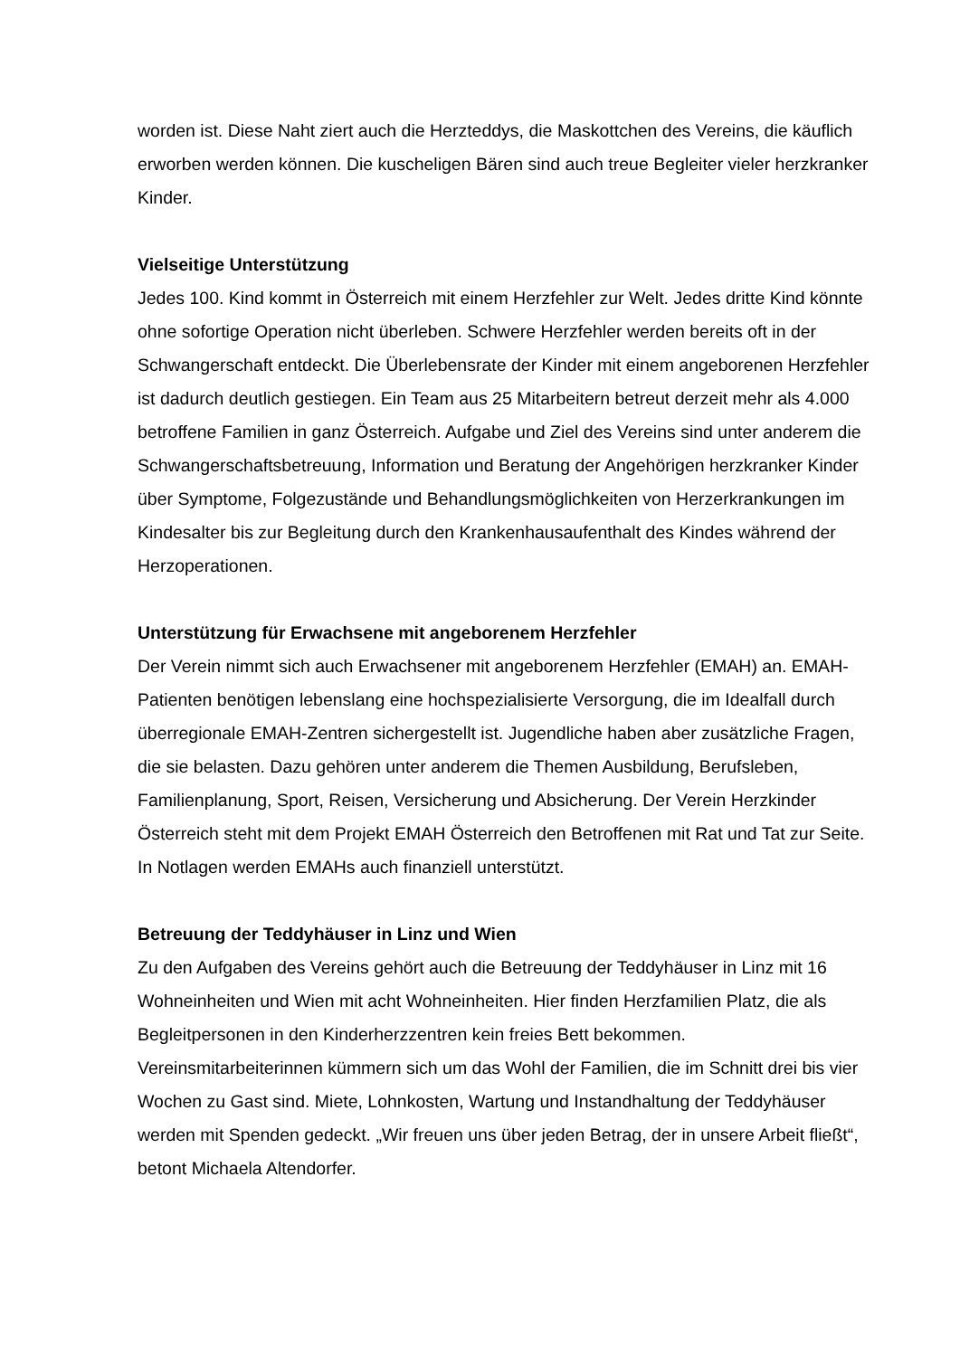worden ist. Diese Naht ziert auch die Herzteddys, die Maskottchen des Vereins, die käuflich erworben werden können. Die kuscheligen Bären sind auch treue Begleiter vieler herzkranker Kinder.
Vielseitige Unterstützung
Jedes 100. Kind kommt in Österreich mit einem Herzfehler zur Welt. Jedes dritte Kind könnte ohne sofortige Operation nicht überleben. Schwere Herzfehler werden bereits oft in der Schwangerschaft entdeckt. Die Überlebensrate der Kinder mit einem angeborenen Herzfehler ist dadurch deutlich gestiegen. Ein Team aus 25 Mitarbeitern betreut derzeit mehr als 4.000 betroffene Familien in ganz Österreich. Aufgabe und Ziel des Vereins sind unter anderem die Schwangerschaftsbetreuung, Information und Beratung der Angehörigen herzkranker Kinder über Symptome, Folgezustände und Behandlungsmöglichkeiten von Herzerkrankungen im Kindesalter bis zur Begleitung durch den Krankenhausaufenthalt des Kindes während der Herzoperationen.
Unterstützung für Erwachsene mit angeborenem Herzfehler
Der Verein nimmt sich auch Erwachsener mit angeborenem Herzfehler (EMAH) an. EMAH-Patienten benötigen lebenslang eine hochspezialisierte Versorgung, die im Idealfall durch überregionale EMAH-Zentren sichergestellt ist. Jugendliche haben aber zusätzliche Fragen, die sie belasten. Dazu gehören unter anderem die Themen Ausbildung, Berufsleben, Familienplanung, Sport, Reisen, Versicherung und Absicherung. Der Verein Herzkinder Österreich steht mit dem Projekt EMAH Österreich den Betroffenen mit Rat und Tat zur Seite. In Notlagen werden EMAHs auch finanziell unterstützt.
Betreuung der Teddyhäuser in Linz und Wien
Zu den Aufgaben des Vereins gehört auch die Betreuung der Teddyhäuser in Linz mit 16 Wohneinheiten und Wien mit acht Wohneinheiten. Hier finden Herzfamilien Platz, die als Begleitpersonen in den Kinderherzzentren kein freies Bett bekommen. Vereinsmitarbeiterinnen kümmern sich um das Wohl der Familien, die im Schnitt drei bis vier Wochen zu Gast sind. Miete, Lohnkosten, Wartung und Instandhaltung der Teddyhäuser werden mit Spenden gedeckt. „Wir freuen uns über jeden Betrag, der in unsere Arbeit fließt“, betont Michaela Altendorfer.